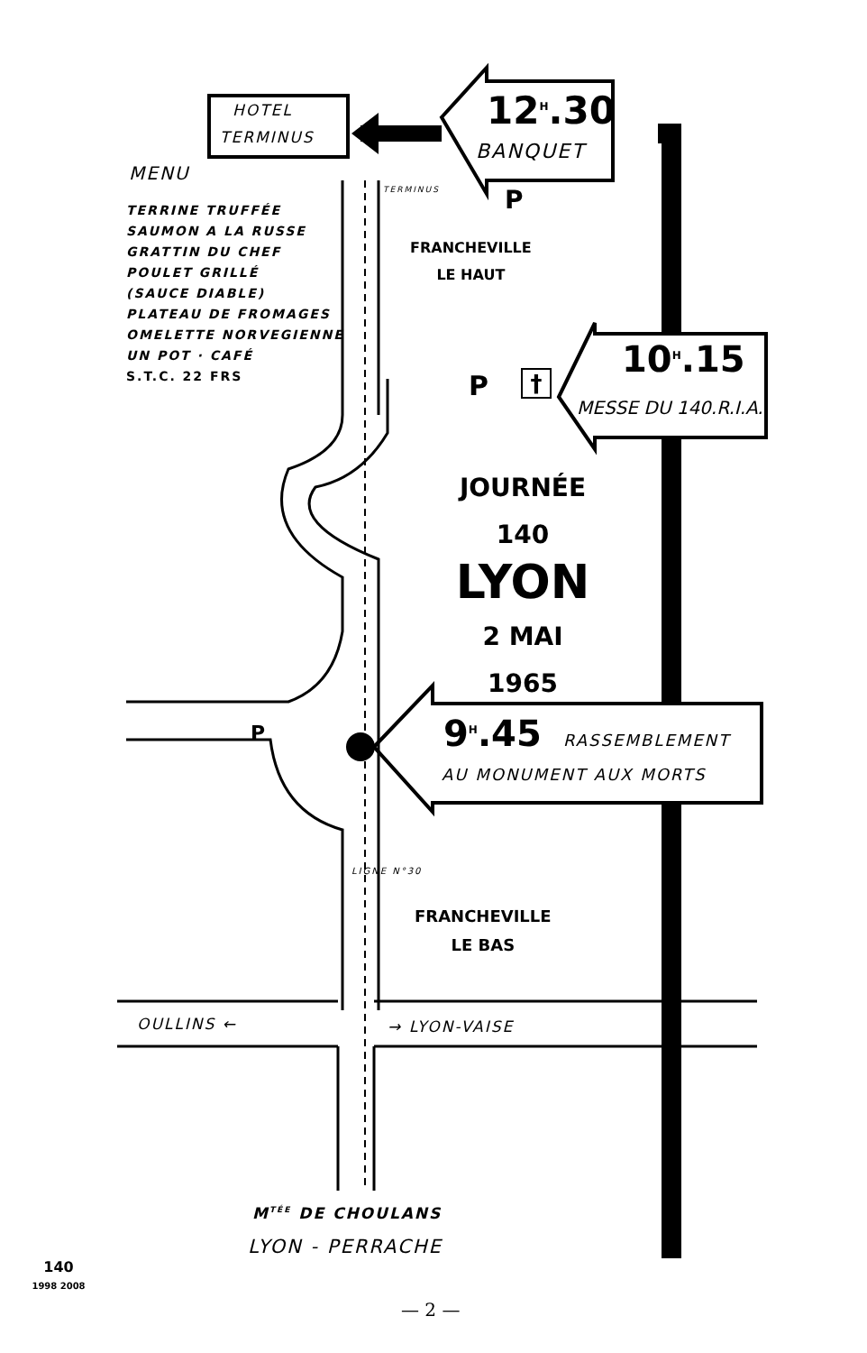HOTEL
TERMINUS
12<sup>H</sup>.30
BANQUET
MENU
TERRINE TRUFFÉE
SAUMON A LA RUSSE
GRATTIN DU CHEF
POULET GRILLÉ
(SAUCE DIABLE)
PLATEAU DE FROMAGES
OMELETTE NORVEGIENNE
UN POT · CAFÉ
S.T.C. 22 FRS
TERMINUS P
FRANCHEVILLE
LE HAUT
P †
10<sup>H</sup>.15
MESSE DU 140.R.I.A.
JOURNÉE
140
LYON
2 MAI
1965
P 9<sup>H</sup>.45 RASSEMBLEMENT
AU MONUMENT AUX MORTS
LIGNE N°30
FRANCHEVILLE
LE BAS
OULLINS ← → LYON-VAISE
M<sup>TÉE</sup> DE CHOULANS
LYON - PERRACHE
140
1998 2008
— 2 —